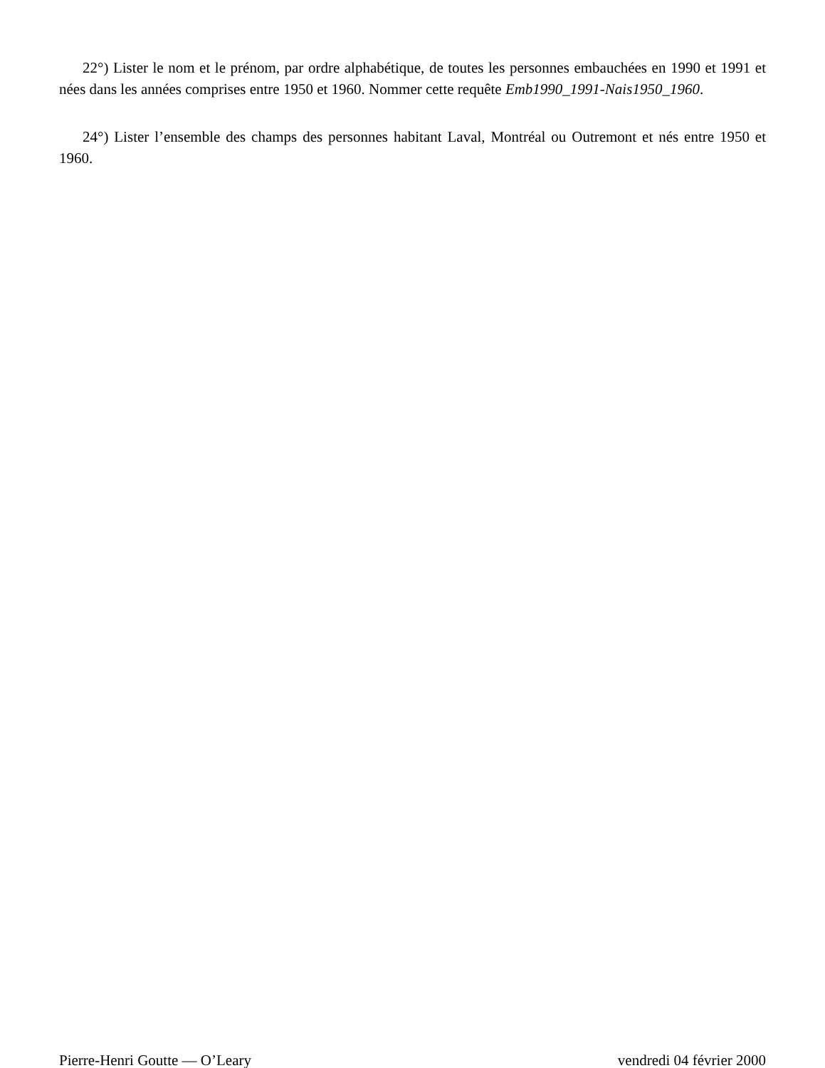22°) Lister le nom et le prénom, par ordre alphabétique, de toutes les personnes embauchées en 1990 et 1991 et nées dans les années comprises entre 1950 et 1960. Nommer cette requête Emb1990_1991-Nais1950_1960.
24°) Lister l’ensemble des champs des personnes habitant Laval, Montréal ou Outremont et nés entre 1950 et 1960.
Pierre-Henri Goutte — O’Leary vendredi 04 février 2000